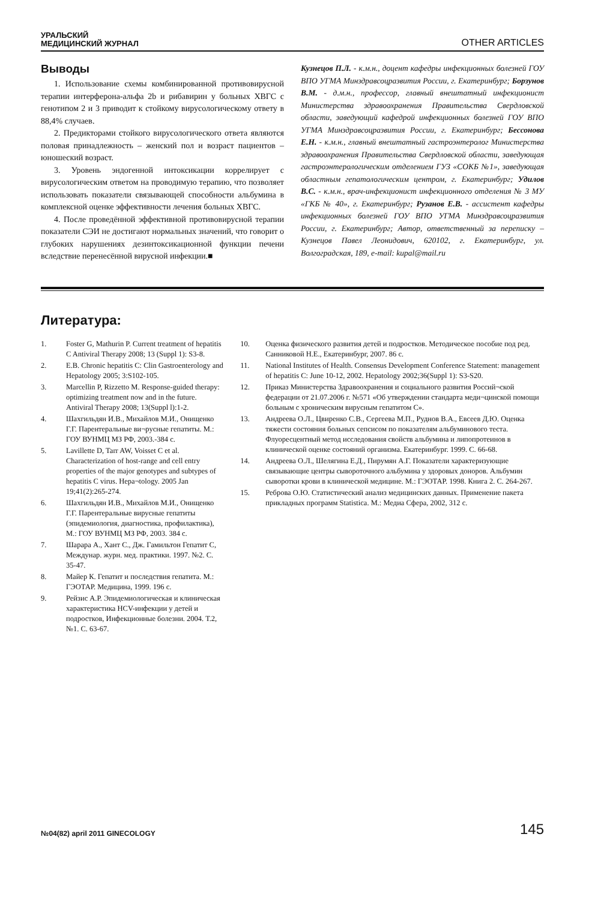УРАЛЬСКИЙ
МЕДИЦИНСКИЙ ЖУРНАЛ
OTHER ARTICLES
Выводы
1. Использование схемы комбинированной противовирусной терапии интерферона-альфа 2b и рибавирин у больных ХВГС с генотипом 2 и 3 приводит к стойкому вирусологическому ответу в 88,4% случаев.
2. Предикторами стойкого вирусологического ответа являются половая принадлежность – женский пол и возраст пациентов – юношеский возраст.
3. Уровень эндогенной интоксикации коррелирует с вирусологическим ответом на проводимую терапию, что позволяет использовать показатели связывающей способности альбумина в комплексной оценке эффективности лечения больных ХВГС.
4. После проведённой эффективной противовирусной терапии показатели СЭИ не достигают нормальных значений, что говорит о глубоких нарушениях дезинтоксикационной функции печени вследствие перенесённой вирусной инфекции.■
Кузнецов П.Л. - к.м.н., доцент кафедры инфекционных болезней ГОУ ВПО УГМА Минздравсоцразвития России, г. Екатеринбург; Борзунов В.М. - д.м.н., профессор, главный внештатный инфекционист Министерства здравоохранения Правительства Свердловской области, заведующий кафедрой инфекционных болезней ГОУ ВПО УГМА Минздравсоцразвития России, г. Екатеринбург; Бессонова Е.Н. - к.м.н., главный внештатный гастроэнтеролог Министерства здравоохранения Правительства Свердловской области, заведующая гастроэнтерологическим отделением ГУЗ «СОКБ №1», заведующая областным гепатологическим центром, г. Екатеринбург; Удилов В.С. - к.м.н., врач-инфекционист инфекционного отделения № 3 МУ «ГКБ № 40», г. Екатеринбург; Рузанов Е.В. - ассистент кафедры инфекционных болезней ГОУ ВПО УГМА Минздравсоцразвития России, г. Екатеринбург; Автор, ответственный за переписку – Кузнецов Павел Леонидович, 620102, г. Екатеринбург, ул. Волгоградская, 189, e-mail: kupal@mail.ru
Литература:
1. Foster G, Mathurin P. Current treatment of hepatitis C Antiviral Therapy 2008; 13 (Suppl 1): S3-8.
2. E.B. Chronic hepatitis C: Clin Gastroenterology and Hepatology 2005; 3:S102-105.
3. Marcellin P, Rizzetto M. Response-guided therapy: optimizing treatment now and in the future. Antiviral Therapy 2008; 13(Suppl l):1-2.
4. Шахгильдян И.В., Михайлов М.И., Онищенко Г.Г. Парентеральные ви¬русные гепатиты. М.: ГОУ ВУНМЦ МЗ РФ, 2003.-384 с.
5. Lavillette D, Tarr AW, Voisset C et al. Characterization of host-range and cell entry properties of the major genotypes and subtypes of hepatitis C virus. Hepa¬tology. 2005 Jan 19;41(2):265-274.
6. Шахгильдян И.В., Михайлов М.И., Онищенко Г.Г. Парентеральные вирусные гепатиты (эпидемиология, диагностика, профилактика), М.: ГОУ ВУНМЦ МЗ РФ, 2003. 384 с.
7. Шарара А., Хант С., Дж. Гамильтон Гепатит С, Междунар. журн. мед. практики. 1997. №2. С. 35-47.
8. Майер К. Гепатит и последствия гепатита. М.: ГЭОТАР. Медицина, 1999. 196 с.
9. Рейзис А.Р. Эпидемиологическая и клиническая характеристика HCV-инфекции у детей и подростков, Инфекционные болезни. 2004. Т.2, №1. С. 63-67.
10. Оценка физического развития детей и подростков. Методическое пособие под ред. Санниковой Н.Е., Екатеринбург, 2007. 86 с.
11. National Institutes of Health. Consensus Development Conference Statement: management of hepatitis C: June 10-12, 2002. Hepatology 2002;36(Suppl 1): S3-S20.
12. Приказ Министерства Здравоохранения и социального развития Россий¬ской федерации от 21.07.2006 г. №571 «Об утверждении стандарта меди¬цинской помощи больным с хроническим вирусным гепатитом С».
13. Андреева О.Л., Цвиренко С.В., Сергеева М.П., Руднов В.А., Евсеев Д.Ю. Оценка тяжести состояния больных сепсисом по показателям альбуминового теста. Флуоресцентный метод исследования свойств альбумина и липопротеинов в клинической оценке состояний организма. Екатеринбург. 1999. С. 66-68.
14. Андреева О.Л., Шелягина Е.Д., Пирумян А.Г. Показатели характеризующие связывающие центры сывороточного альбумина у здоровых доноров. Альбумин сыворотки крови в клинической медицине. М.: ГЭОТАР. 1998. Книга 2. С. 264-267.
15. Реброва О.Ю. Статистический анализ медицинских данных. Применение пакета прикладных программ Statistica. М.: Медиа Сфера, 2002, 312 с.
№04(82) april 2011 GINECOLOGY
145